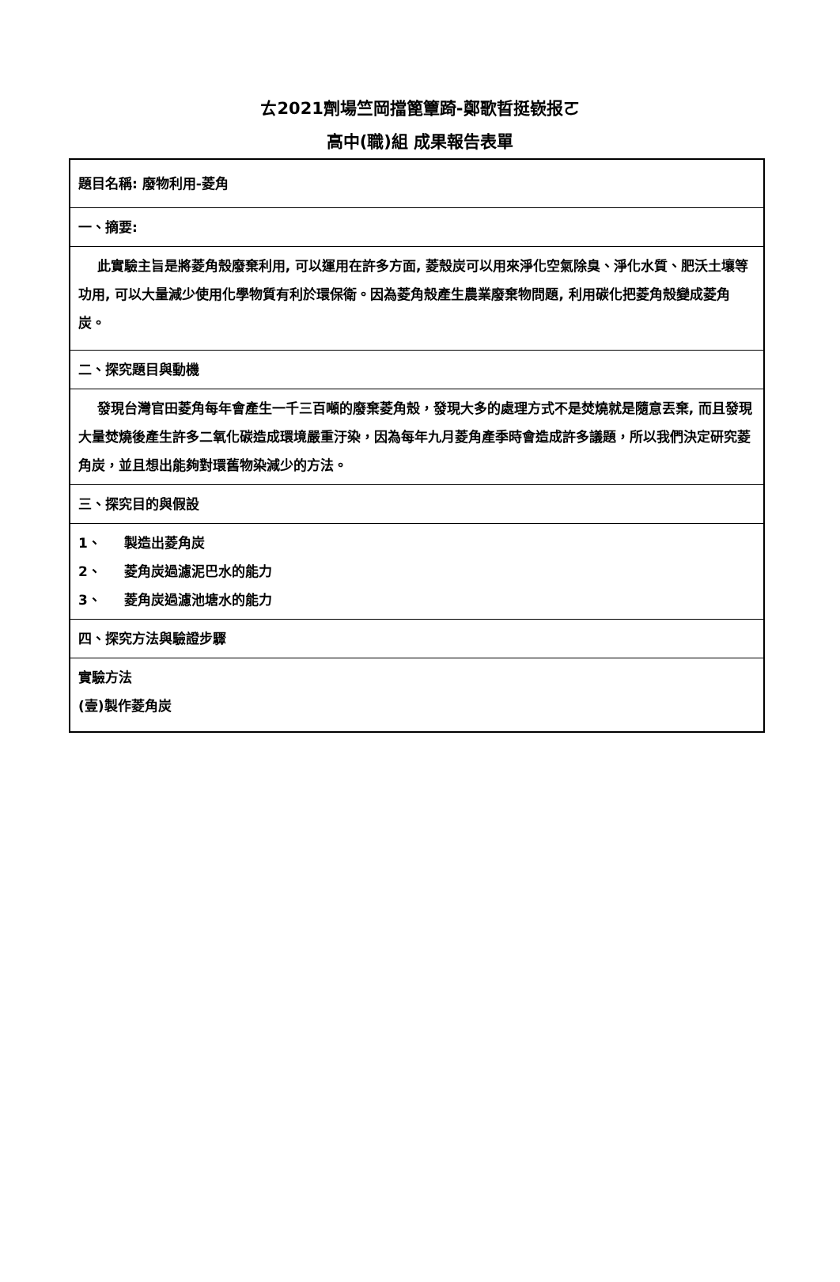ㄊ2021劑場竺岡擋篦簟踦-鄭歌晢挺嵚报ㄛ
高中(職)組 成果報告表單
| 題目名稱: 廢物利用-菱角 |
| 一、摘要: |
| 此實驗主旨是將菱角殼廢棄利用, 可以運用在許多方面, 菱殼炭可以用來淨化空氣除臭、淨化水質、肥沃土壤等功用, 可以大量減少使用化學物質有利於環保衛。因為菱角殼產生農業廢棄物問題, 利用碳化把菱角殼變成菱角炭。 |
| 二、探究題目與動機 |
| 發現台灣官田菱角每年會產生一千三百噸的廢棄菱角殼，發現大多的處理方式不是焚燒就是隨意丟棄, 而且發現大量焚燒後產生許多二氧化碳造成環境嚴重汙染，因為每年九月菱角產季時會造成許多議題，所以我們決定研究菱角炭，並且想出能夠對環舊物染減少的方法。 |
| 三、探究目的與假設 |
| 1、 製造出菱角炭 2、 菱角炭過濾泥巴水的能力 3、 菱角炭過濾池塘水的能力 |
| 四、探究方法與驗證步驟 |
| 實驗方法 (壹)製作菱角炭 |